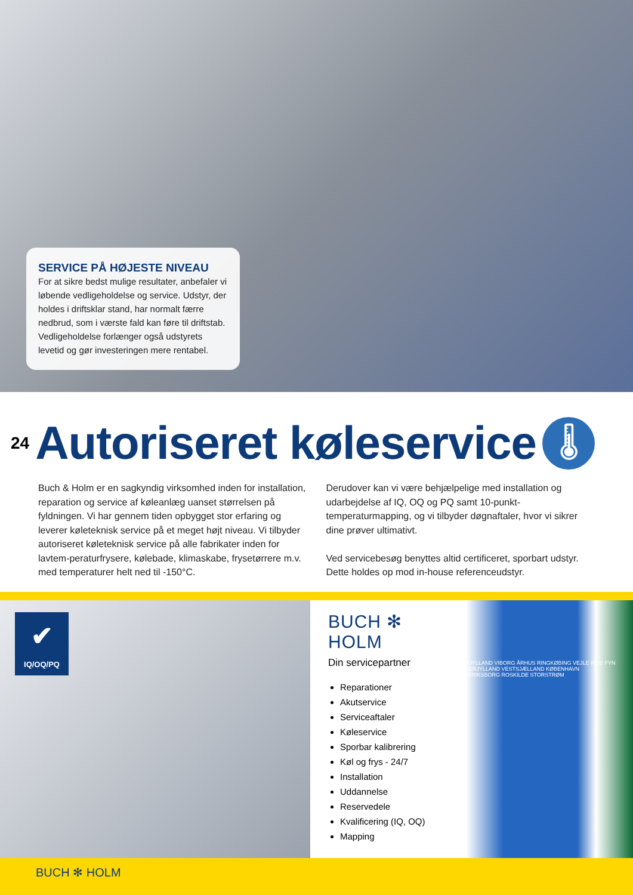SERVICE PÅ HØJESTE NIVEAU
For at sikre bedst mulige resultater, anbefaler vi løbende vedligeholdelse og service. Udstyr, der holdes i driftsklar stand, har normalt færre nedbrud, som i værste fald kan føre til driftstab. Vedligeholdelse forlænger også udstyrets levetid og gør investeringen mere rentabel.
24
Autoriseret køleservice
🌡
Buch & Holm er en sagkyndig virksomhed inden for installation, reparation og service af køleanlæg uanset størrelsen på fyldningen. Vi har gennem tiden opbygget stor erfaring og leverer køleteknisk service på et meget højt niveau. Vi tilbyder autoriseret køleteknisk service på alle fabrikater inden for lavtem-peraturfrysere, kølebade, klimaskabe, frysetørrere m.v. med temperaturer helt ned til -150°C.
Derudover kan vi være behjælpelige med installation og udarbejdelse af IQ, OQ og PQ samt 10-punkt-temperaturmapping, og vi tilbyder døgnaftaler, hvor vi sikrer dine prøver ultimativt.
Ved servicebesøg benyttes altid certificeret, sporbart udstyr. Dette holdes op mod in-house referenceudstyr.
✔
IQ/OQ/PQ
BUCH ✻ HOLM
Din servicepartner
Reparationer
Akutservice
Serviceaftaler
Køleservice
Sporbar kalibrering
Køl og frys - 24/7
Installation
Uddannelse
Reservedele
Kvalificering (IQ, OQ)
Mapping
NORDJYLLAND VIBORG ÅRHUS RINGKØBING VEJLE RIBE FYN SØNDERJYLLAND VESTSJÆLLAND KØBENHAVN FREDERIKSBORG ROSKILDE STORSTRØM
BUCH ✻ HOLM